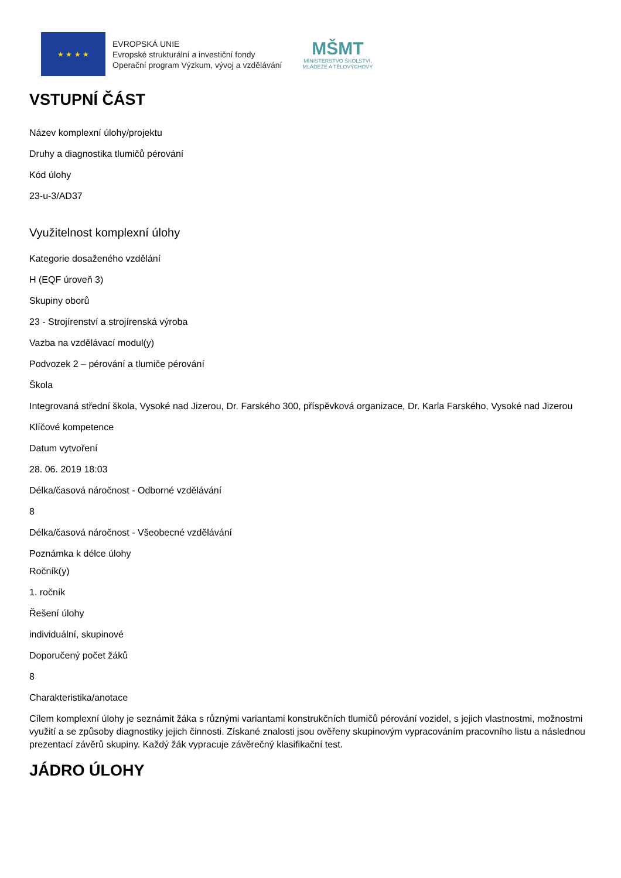★ ★ ★ ★
EVROPSKÁ UNIE
Evropské strukturální a investiční fondy
Operační program Výzkum, vývoj a vzdělávání
MŠMT
MINISTERSTVO ŠKOLSTVÍ,
MLÁDEŽE A TĚLOVÝCHOVY
VSTUPNÍ ČÁST
Název komplexní úlohy/projektu
Druhy a diagnostika tlumičů pérování
Kód úlohy
23-u-3/AD37
Využitelnost komplexní úlohy
Kategorie dosaženého vzdělání
H (EQF úroveň 3)
Skupiny oborů
23 - Strojírenství a strojírenská výroba
Vazba na vzdělávací modul(y)
Podvozek 2 – pérování a tlumiče pérování
Škola
Integrovaná střední škola, Vysoké nad Jizerou, Dr. Farského 300, příspěvková organizace, Dr. Karla Farského, Vysoké nad Jizerou
Klíčové kompetence
Datum vytvoření
28. 06. 2019 18:03
Délka/časová náročnost - Odborné vzdělávání
8
Délka/časová náročnost - Všeobecné vzdělávání
Poznámka k délce úlohy
Ročník(y)
1. ročník
Řešení úlohy
individuální, skupinové
Doporučený počet žáků
8
Charakteristika/anotace
Cílem komplexní úlohy je seznámit žáka s různými variantami konstrukčních tlumičů pérování vozidel, s jejich vlastnostmi, možnostmi využití a se způsoby diagnostiky jejich činnosti. Získané znalosti jsou ověřeny skupinovým vypracováním pracovního listu a následnou prezentací závěrů skupiny. Každý žák vypracuje závěrečný klasifikační test.
JÁDRO ÚLOHY